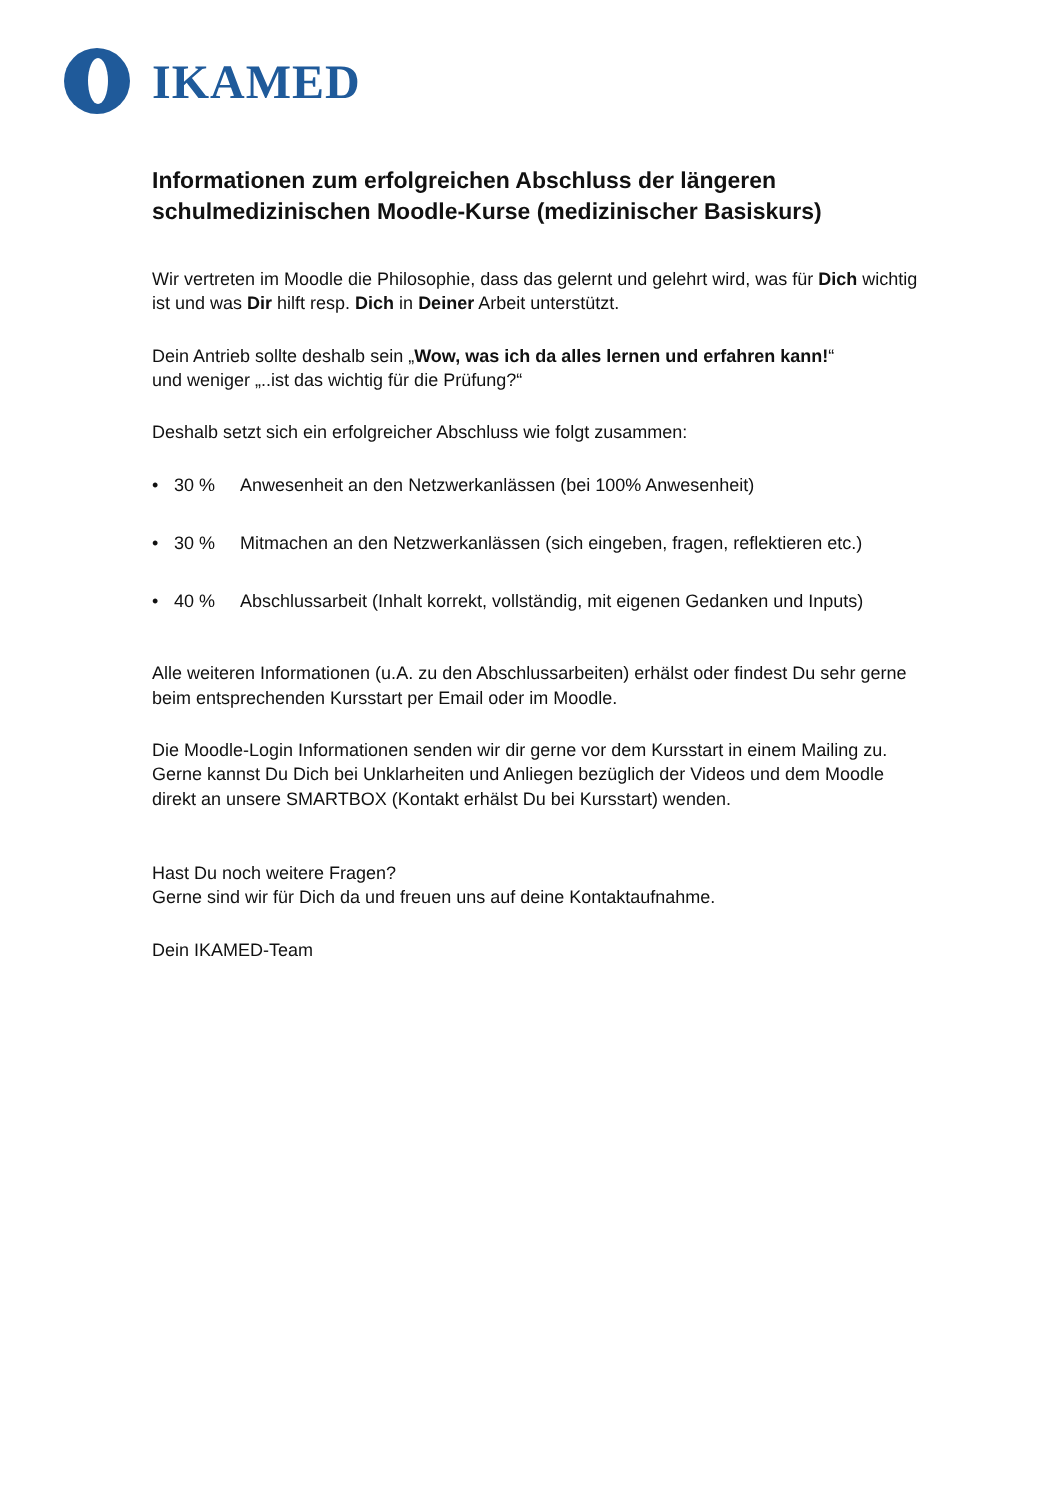IKAMED
Informationen zum erfolgreichen Abschluss der längeren schulmedizinischen Moodle-Kurse (medizinischer Basiskurs)
Wir vertreten im Moodle die Philosophie, dass das gelernt und gelehrt wird, was für Dich wichtig ist und was Dir hilft resp. Dich in Deiner Arbeit unterstützt.
Dein Antrieb sollte deshalb sein „Wow, was ich da alles lernen und erfahren kann!“
und weniger „..ist das wichtig für die Prüfung?“
Deshalb setzt sich ein erfolgreicher Abschluss wie folgt zusammen:
• 30 % Anwesenheit an den Netzwerkanlässen (bei 100% Anwesenheit)
• 30 % Mitmachen an den Netzwerkanlässen (sich eingeben, fragen, reflektieren etc.)
• 40 % Abschlussarbeit (Inhalt korrekt, vollständig, mit eigenen Gedanken und Inputs)
Alle weiteren Informationen (u.A. zu den Abschlussarbeiten) erhälst oder findest Du sehr gerne beim entsprechenden Kursstart per Email oder im Moodle.
Die Moodle-Login Informationen senden wir dir gerne vor dem Kursstart in einem Mailing zu. Gerne kannst Du Dich bei Unklarheiten und Anliegen bezüglich der Videos und dem Moodle direkt an unsere SMARTBOX (Kontakt erhälst Du bei Kursstart) wenden.
Hast Du noch weitere Fragen?
Gerne sind wir für Dich da und freuen uns auf deine Kontaktaufnahme.
Dein IKAMED-Team